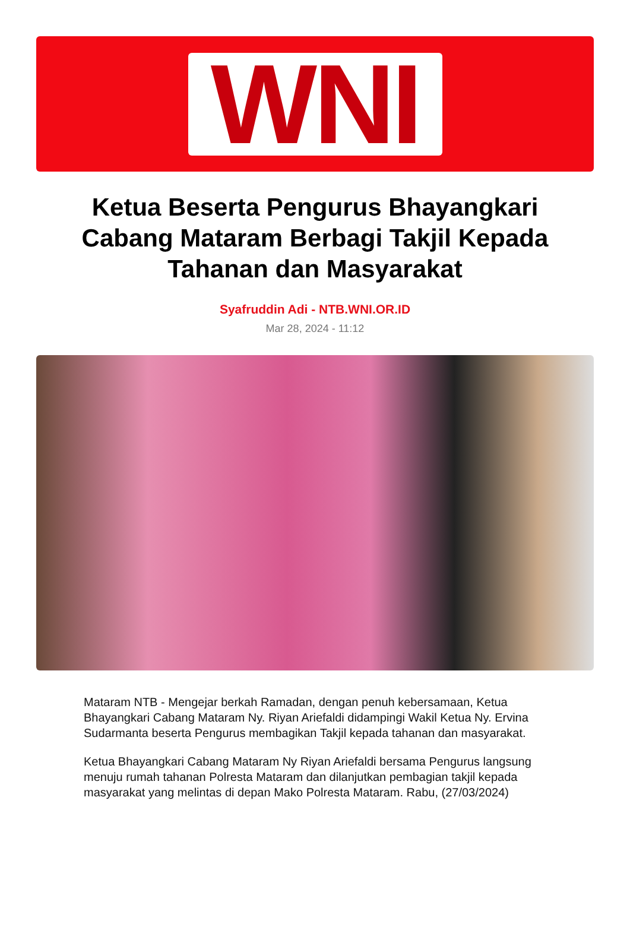WNI
Ketua Beserta Pengurus Bhayangkari Cabang Mataram Berbagi Takjil Kepada Tahanan dan Masyarakat
Syafruddin Adi - NTB.WNI.OR.ID
Mar 28, 2024 - 11:12
Mataram NTB - Mengejar berkah Ramadan, dengan penuh kebersamaan, Ketua Bhayangkari Cabang Mataram Ny. Riyan Ariefaldi didampingi Wakil Ketua Ny. Ervina Sudarmanta beserta Pengurus membagikan Takjil kepada tahanan dan masyarakat.
Ketua Bhayangkari Cabang Mataram Ny Riyan Ariefaldi bersama Pengurus langsung menuju rumah tahanan Polresta Mataram dan dilanjutkan pembagian takjil kepada masyarakat yang melintas di depan Mako Polresta Mataram. Rabu, (27/03/2024)